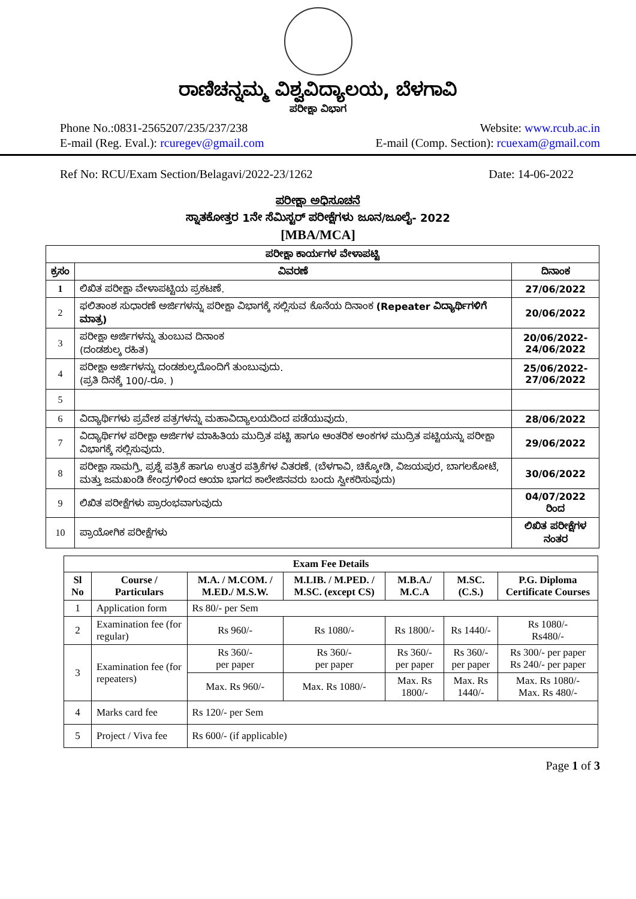ರಾಣಿಚನ್ನಮ್ಮ ವಿಶ್ವವಿದ್ಯಾಲಯ, ಬೆಳಗಾವಿ
ಪರೀಕ್ಷಾ ವಿಭಾಗ
Phone No.:0831-2565207/235/237/238 Website: www.rcub.ac.in
E-mail (Reg. Eval.): rcuregev@gmail.com E-mail (Comp. Section): rcuexam@gmail.com
Ref No: RCU/Exam Section/Belagavi/2022-23/1262 Date: 14-06-2022
ಪರೀಕ್ಷಾ ಅಧಿಸೂಚನೆ
ಸ್ನಾತಕೋತ್ತರ 1ನೇ ಸೆಮಿಸ್ಟರ್ ಪರೀಕ್ಷೆಗಳು ಜೂನ/ಜೂಲೈ- 2022
[MBA/MCA]
| ಪರೀಕ್ಷಾ ಕಾರ್ಯಗಳ ವೇಳಾಪಟ್ಟಿ | | |
| --- | --- | --- |
| ಕ್ರಸಂ | ವಿವರಣೆ | ದಿನಾಂಕ |
| 1 | ಲಿಖಿತ ಪರೀಕ್ಷಾ ವೇಳಾಪಟ್ಟಿಯ ಪ್ರಕಟಣೆ. | 27/06/2022 |
| 2 | ಫಲಿತಾಂಶ ಸುಧಾರಣೆ ಅರ್ಜಿಗಳನ್ನು ಪರೀಕ್ಷಾ ವಿಭಾಗಕ್ಕೆ ಸಲ್ಲಿಸುವ ಕೊನೆಯ ದಿನಾಂಕ (Repeater ವಿದ್ಯಾರ್ಥಿಗಳಿಗೆ ಮಾತ್ರ) | 20/06/2022 |
| 3 | ಪರೀಕ್ಷಾ ಅರ್ಜಿಗಳನ್ನು ತುಂಬುವ ದಿನಾಂಕ (ದಂಡಶುಲ್ಕ ರಹಿತ) | 20/06/2022- 24/06/2022 |
| 4 | ಪರೀಕ್ಷಾ ಅರ್ಜಿಗಳನ್ನು ದಂಡಶುಲ್ಕದೊಂದಿಗೆ ತುಂಬುವುದು. (ಪ್ರತಿ ದಿನಕ್ಕೆ 100/-ರೂ. ) | 25/06/2022- 27/06/2022 |
| 5 | | |
| 6 | ವಿದ್ಯಾರ್ಥಿಗಳು ಪ್ರವೇಶ ಪತ್ರಗಳನ್ನು ಮಹಾವಿದ್ಯಾಲಯದಿಂದ ಪಡೆಯುವುದು. | 28/06/2022 |
| 7 | ವಿದ್ಯಾರ್ಥಿಗಳ ಪರೀಕ್ಷಾ ಅರ್ಜಿಗಳ ಮಾಹಿತಿಯ ಮುದ್ರಿತ ಪಟ್ಟಿ ಹಾಗೂ ಆಂತರಿಕ ಅಂಕಗಳ ಮುದ್ರಿತ ಪಟ್ಟಿಯನ್ನು ಪರೀಕ್ಷಾ ವಿಭಾಗಕ್ಕೆ ಸಲ್ಲಿಸುವುದು. | 29/06/2022 |
| 8 | ಪರೀಕ್ಷಾ ಸಾಮಗ್ರಿ, ಪ್ರಶ್ನೆ ಪತ್ರಿಕೆ ಹಾಗೂ ಉತ್ತರ ಪತ್ರಿಕೆಗಳ ವಿತರಣೆ. (ಬೆಳಗಾವಿ, ಚಿಕ್ಕೋಡಿ, ವಿಜಯಪುರ, ಬಾಗಲಕೋಟೆ, ಮತ್ತು ಜಮಖಂಡಿ ಕೇಂದ್ರಗಳಿಂದ ಆಯಾ ಭಾಗದ ಕಾಲೇಜಿನವರು ಬಂದು ಸ್ವೀಕರಿಸುವುದು) | 30/06/2022 |
| 9 | ಲಿಖಿತ ಪರೀಕ್ಷೆಗಳು ಪ್ರಾರಂಭವಾಗುವುದು | 04/07/2022 ರಿಂದ |
| 10 | ಪ್ರಾಯೋಗಿಕ ಪರೀಕ್ಷೆಗಳು | ಲಿಖಿತ ಪರೀಕ್ಷೆಗಳ ನಂತರ |
| Exam Fee Details | | | | | | |
| --- | --- | --- | --- | --- | --- | --- |
| Sl No | Course / Particulars | M.A. / M.COM. / M.ED./ M.S.W. | M.LIB. / M.PED. / M.SC. (except CS) | M.B.A./ M.C.A | M.SC.(C.S.) | P.G. Diploma Certificate Courses |
| 1 | Application form | Rs 80/- per Sem | | | | |
| 2 | Examination fee (for regular) | Rs 960/- | Rs 1080/- | Rs 1800/- | Rs 1440/- | Rs 1080/- Rs480/- |
| 3 | Examination fee (for repeaters) | Rs 360/- per paper | Rs 360/- per paper | Rs 360/- per paper | Rs 360/- per paper | Rs 300/- per paper Rs 240/- per paper |
| | | Max. Rs 960/- | Max. Rs 1080/- | Max. Rs 1800/- | Max. Rs 1440/- | Max. Rs 1080/- Max. Rs 480/- |
| 4 | Marks card fee | Rs 120/- per Sem | | | | |
| 5 | Project / Viva fee | Rs 600/- (if applicable) | | | | |
Page 1 of 3